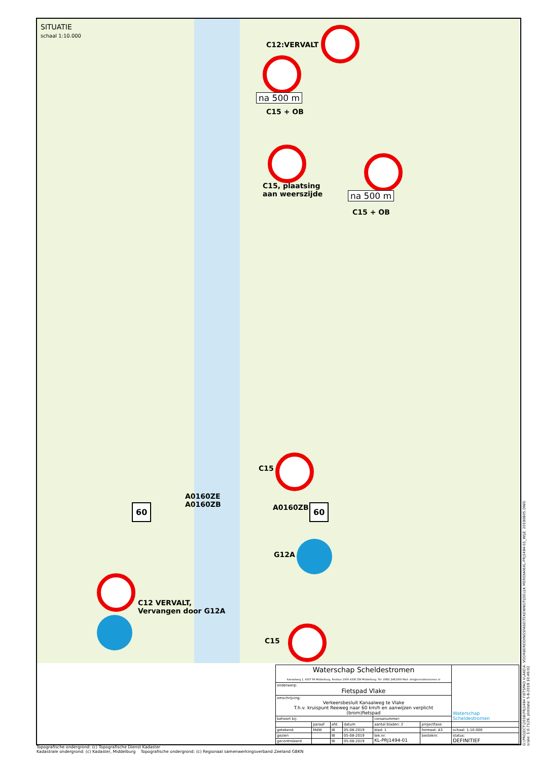SITUATIE
schaal 1:10.000
C12:VERVALT
na 500 m
C15 + OB
C15, plaatsing
aan weerszijde
na 500 m
C15 + OB
C15
A0160ZE
A0160ZB
A0160ZB
G12A
C12 VERVALT,
Vervangen door G12A
C15
60 60
| Waterschap Scheldestromen Kanaalweg 1, 4337 PA Middelburg, Postbus 1000 4330 ZW Middelburg. Tel: (088) 2461000 Mail: info@scheldestromen.nl | | | | | | Waterschap Scheldestromen |
| onderwerp: Fietspad Vlake | | | | | | |
| omschrijving: Verkeersbesluit Kanaalweg te Vlake T.h.v. kruispunt Reeweg naar 60 km/h en aanwijzen verplicht (brom)fietspad | | | | | | |
| behoort bij: | | | | corsanummer: | | |
| | paraaf | afd. | datum | aantal bladen: 2 | projectfase: | |
| getekend | MdW | IB | 05-08-2019 | blad: 1 | formaat: A3 | schaal: 1:10.000 |
| gezien | | IB | 05-08-2019 | tek.nr. KL-PRJ1494-01 | besteknr. | status: DEFINITIEF |
| gecontroleerd | | IB | 05-08-2019 | | | |
Topografische ondergrond: (c) Topografische Dienst Kadaster
Kadastrale ondergrond: (c) Kadaster, Middelburg Topografische ondergrond: (c) Regionaal samenwerkingsverband Zeeland GBKN
G:\PROJECT\2018\PRJ1494 FIETSPAD VLAKE\4. VOORBEREIDINGSFASE\TEKENINGTIJDELIJK MERIDIAN\KL-PRJ1494-01_WIJZ. 20190805.DWG
scale: 1:0.7129, plotdate: 5-8-2019 10:46:02